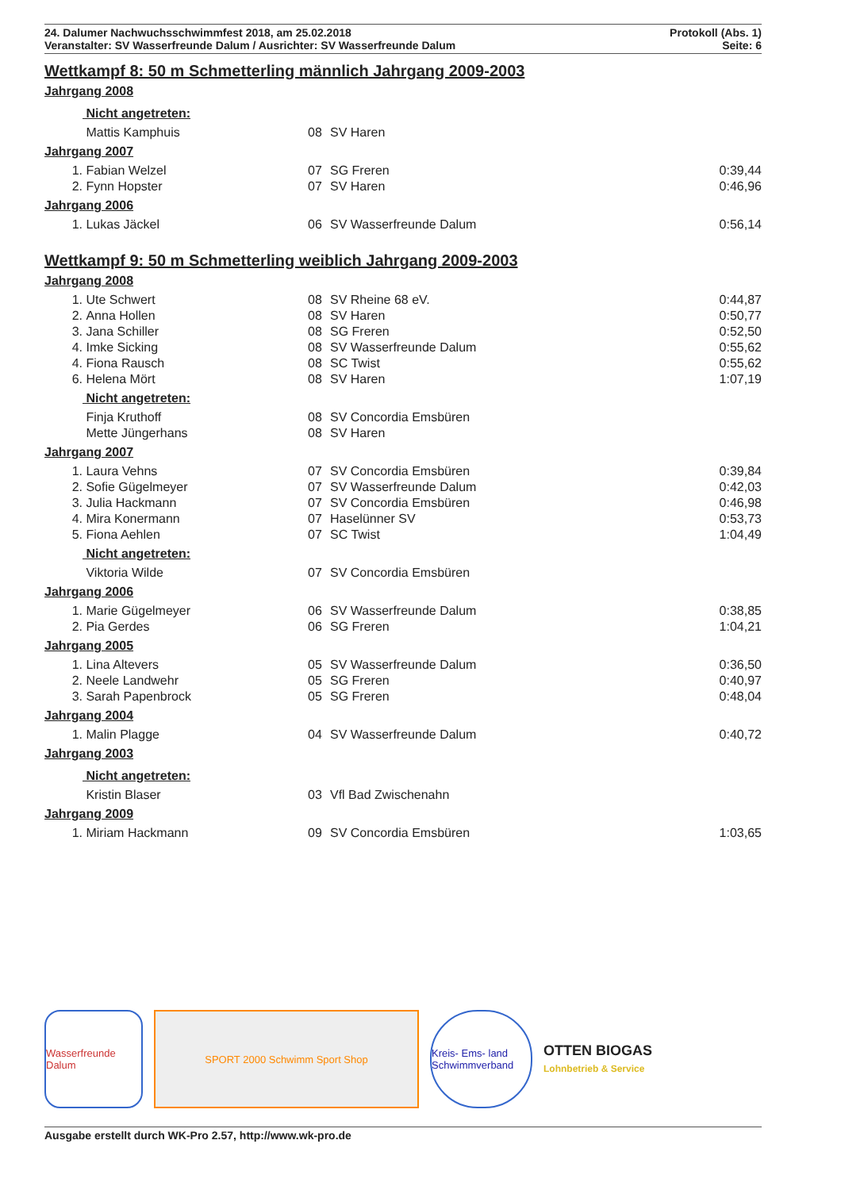24. Dalumer Nachwuchsschwimmfest 2018, am 25.02.2018 Protokoll (Abs. 1)
Veranstalter: SV Wasserfreunde Dalum / Ausrichter: SV Wasserfreunde Dalum Seite: 6
Wettkampf 8: 50 m Schmetterling männlich Jahrgang 2009-2003
Jahrgang 2008
| | Nicht angetreten: | | | |
| | Mattis Kamphuis | 08 | SV Haren | |
Jahrgang 2007
| 1. | Fabian Welzel | 07 | SG Freren | 0:39,44 |
| 2. | Fynn Hopster | 07 | SV Haren | 0:46,96 |
Jahrgang 2006
| 1. | Lukas Jäckel | 06 | SV Wasserfreunde Dalum | 0:56,14 |
Wettkampf 9: 50 m Schmetterling weiblich Jahrgang 2009-2003
Jahrgang 2008
| 1. | Ute Schwert | 08 | SV Rheine 68 eV. | 0:44,87 |
| 2. | Anna Hollen | 08 | SV Haren | 0:50,77 |
| 3. | Jana Schiller | 08 | SG Freren | 0:52,50 |
| 4. | Imke Sicking | 08 | SV Wasserfreunde Dalum | 0:55,62 |
| 4. | Fiona Rausch | 08 | SC Twist | 0:55,62 |
| 6. | Helena Mört | 08 | SV Haren | 1:07,19 |
| | Nicht angetreten: | | | |
| | Finja Kruthoff | 08 | SV Concordia Emsbüren | |
| | Mette Jüngerhans | 08 | SV Haren | |
Jahrgang 2007
| 1. | Laura Vehns | 07 | SV Concordia Emsbüren | 0:39,84 |
| 2. | Sofie Gügelmeyer | 07 | SV Wasserfreunde Dalum | 0:42,03 |
| 3. | Julia Hackmann | 07 | SV Concordia Emsbüren | 0:46,98 |
| 4. | Mira Konermann | 07 | Haselünner SV | 0:53,73 |
| 5. | Fiona Aehlen | 07 | SC Twist | 1:04,49 |
| | Nicht angetreten: | | | |
| | Viktoria Wilde | 07 | SV Concordia Emsbüren | |
Jahrgang 2006
| 1. | Marie Gügelmeyer | 06 | SV Wasserfreunde Dalum | 0:38,85 |
| 2. | Pia Gerdes | 06 | SG Freren | 1:04,21 |
Jahrgang 2005
| 1. | Lina Altevers | 05 | SV Wasserfreunde Dalum | 0:36,50 |
| 2. | Neele Landwehr | 05 | SG Freren | 0:40,97 |
| 3. | Sarah Papenbrock | 05 | SG Freren | 0:48,04 |
Jahrgang 2004
| 1. | Malin Plagge | 04 | SV Wasserfreunde Dalum | 0:40,72 |
Jahrgang 2003
| | Nicht angetreten: | | | |
| | Kristin Blaser | 03 | Vfl Bad Zwischenahn | |
Jahrgang 2009
| 1. | Miriam Hackmann | 09 | SV Concordia Emsbüren | 1:03,65 |
Wasserfreunde Dalum
SPORT 2000 Schwimm Sport Shop
Kreis- Ems- land Schwimmverband
OTTEN BIOGAS
Lohnbetrieb & Service
Ausgabe erstellt durch WK-Pro 2.57, http://www.wk-pro.de